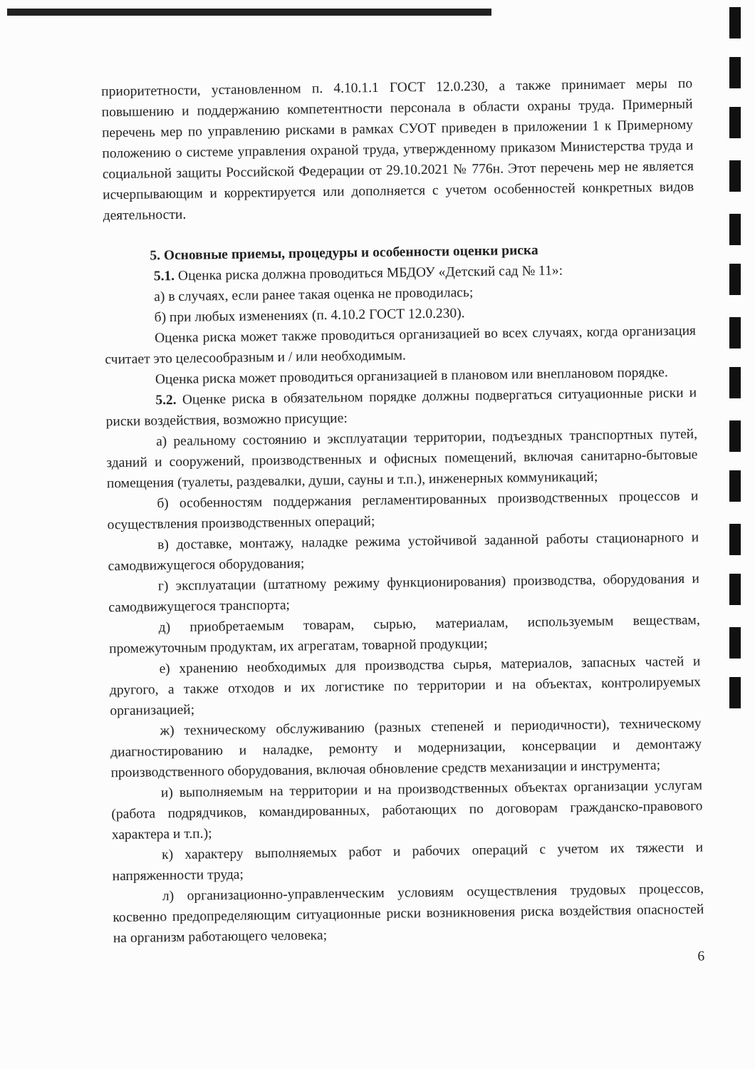приоритетности, установленном п. 4.10.1.1 ГОСТ 12.0.230, а также принимает меры по повышению и поддержанию компетентности персонала в области охраны труда. Примерный перечень мер по управлению рисками в рамках СУОТ приведен в приложении 1 к Примерному положению о системе управления охраной труда, утвержденному приказом Министерства труда и социальной защиты Российской Федерации от 29.10.2021 № 776н. Этот перечень мер не является исчерпывающим и корректируется или дополняется с учетом особенностей конкретных видов деятельности.
5. Основные приемы, процедуры и особенности оценки риска
5.1. Оценка риска должна проводиться МБДОУ «Детский сад № 11»:
а) в случаях, если ранее такая оценка не проводилась;
б) при любых изменениях (п. 4.10.2 ГОСТ 12.0.230).
Оценка риска может также проводиться организацией во всех случаях, когда организация считает это целесообразным и / или необходимым.
Оценка риска может проводиться организацией в плановом или внеплановом порядке.
5.2. Оценке риска в обязательном порядке должны подвергаться ситуационные риски и риски воздействия, возможно присущие:
а) реальному состоянию и эксплуатации территории, подъездных транспортных путей, зданий и сооружений, производственных и офисных помещений, включая санитарно-бытовые помещения (туалеты, раздевалки, души, сауны и т.п.), инженерных коммуникаций;
б) особенностям поддержания регламентированных производственных процессов и осуществления производственных операций;
в) доставке, монтажу, наладке режима устойчивой заданной работы стационарного и самодвижущегося оборудования;
г) эксплуатации (штатному режиму функционирования) производства, оборудования и самодвижущегося транспорта;
д) приобретаемым товарам, сырью, материалам, используемым веществам, промежуточным продуктам, их агрегатам, товарной продукции;
е) хранению необходимых для производства сырья, материалов, запасных частей и другого, а также отходов и их логистике по территории и на объектах, контролируемых организацией;
ж) техническому обслуживанию (разных степеней и периодичности), техническому диагностированию и наладке, ремонту и модернизации, консервации и демонтажу производственного оборудования, включая обновление средств механизации и инструмента;
и) выполняемым на территории и на производственных объектах организации услугам (работа подрядчиков, командированных, работающих по договорам гражданско-правового характера и т.п.);
к) характеру выполняемых работ и рабочих операций с учетом их тяжести и напряженности труда;
л) организационно-управленческим условиям осуществления трудовых процессов, косвенно предопределяющим ситуационные риски возникновения риска воздействия опасностей на организм работающего человека;
6